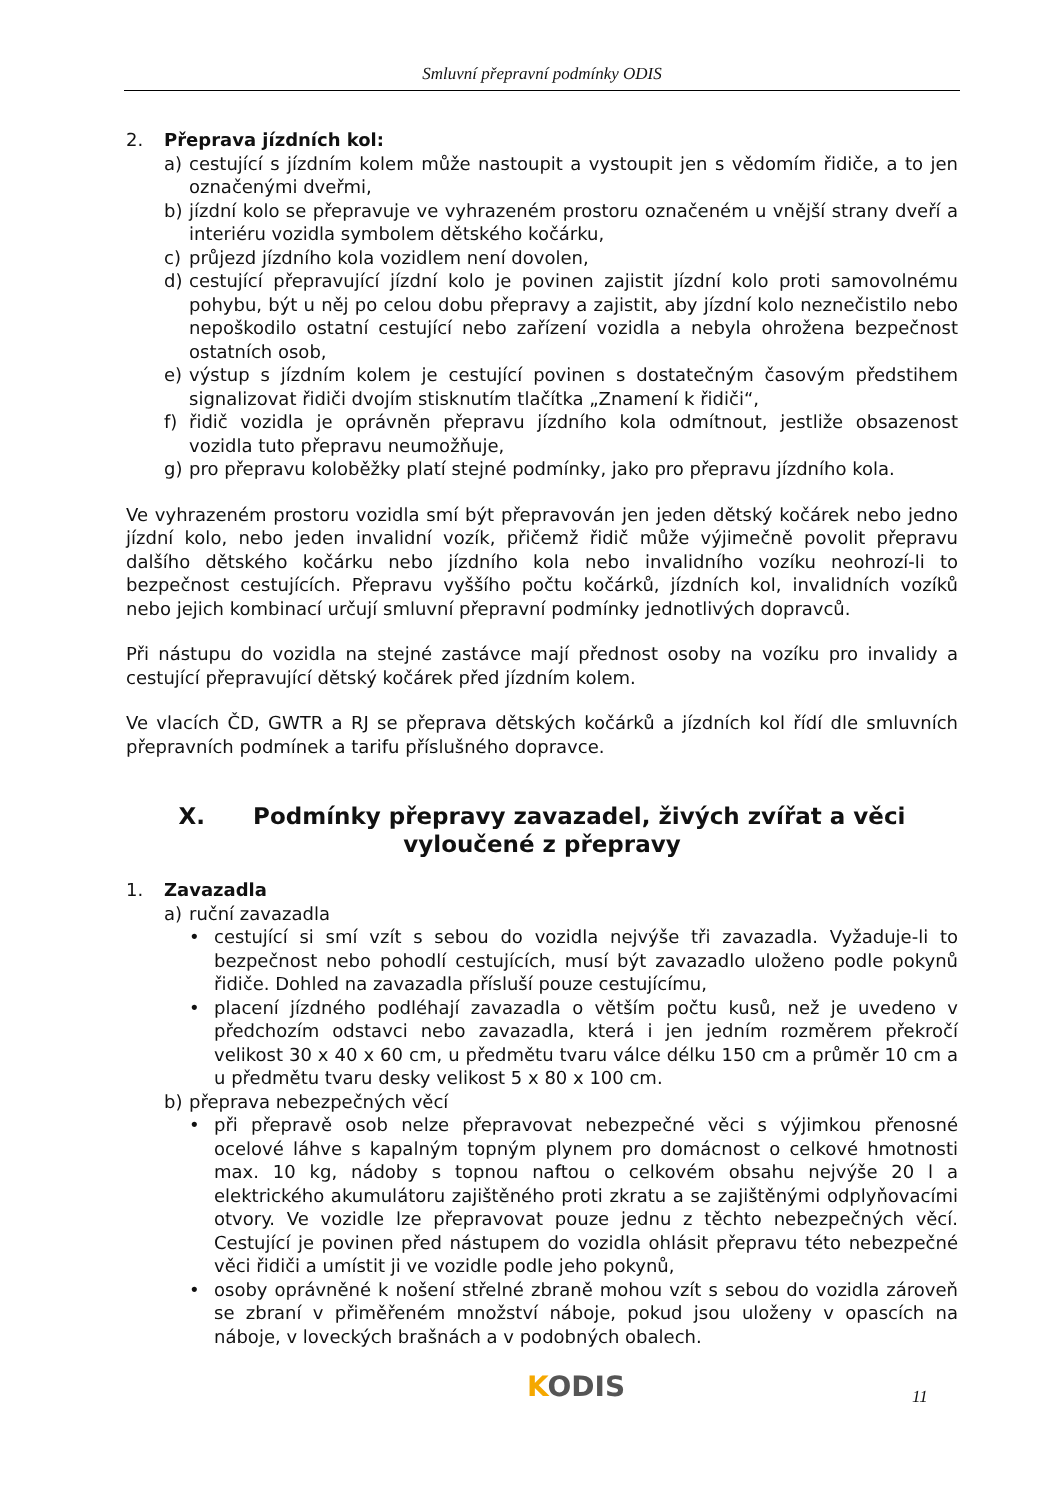Smluvní přepravní podmínky ODIS
2. Přeprava jízdních kol:
a) cestující s jízdním kolem může nastoupit a vystoupit jen s vědomím řidiče, a to jen označenými dveřmi,
b) jízdní kolo se přepravuje ve vyhrazeném prostoru označeném u vnější strany dveří a interiéru vozidla symbolem dětského kočárku,
c) průjezd jízdního kola vozidlem není dovolen,
d) cestující přepravující jízdní kolo je povinen zajistit jízdní kolo proti samovolnému pohybu, být u něj po celou dobu přepravy a zajistit, aby jízdní kolo neznečistilo nebo nepoškodilo ostatní cestující nebo zařízení vozidla a nebyla ohrožena bezpečnost ostatních osob,
e) výstup s jízdním kolem je cestující povinen s dostatečným časovým předstihem signalizovat řidiči dvojím stisknutím tlačítka „Znamení k řidiči“,
f) řidič vozidla je oprávněn přepravu jízdního kola odmítnout, jestliže obsazenost vozidla tuto přepravu neumožňuje,
g) pro přepravu koloběžky platí stejné podmínky, jako pro přepravu jízdního kola.
Ve vyhrazeném prostoru vozidla smí být přepravován jen jeden dětský kočárek nebo jedno jízdní kolo, nebo jeden invalidní vozík, přičemž řidič může výjimečně povolit přepravu dalšího dětského kočárku nebo jízdního kola nebo invalidního vozíku neohrozí-li to bezpečnost cestujících. Přepravu vyššího počtu kočárků, jízdních kol, invalidních vozíků nebo jejich kombinací určují smluvní přepravní podmínky jednotlivých dopravců.
Při nástupu do vozidla na stejné zastávce mají přednost osoby na vozíku pro invalidy a cestující přepravující dětský kočárek před jízdním kolem.
Ve vlacích ČD, GWTR a RJ se přeprava dětských kočárků a jízdních kol řídí dle smluvních přepravních podmínek a tarifu příslušného dopravce.
X. Podmínky přepravy zavazadel, živých zvířat a věci vyloučené z přepravy
1. Zavazadla
a) ruční zavazadla
• cestující si smí vzít s sebou do vozidla nejvýše tři zavazadla. Vyžaduje-li to bezpečnost nebo pohodlí cestujících, musí být zavazadlo uloženo podle pokynů řidiče. Dohled na zavazadla přísluší pouze cestujícímu,
• placení jízdného podléhají zavazadla o větším počtu kusů, než je uvedeno v předchozím odstavci nebo zavazadla, která i jen jedním rozměrem překročí velikost 30 x 40 x 60 cm, u předmětu tvaru válce délku 150 cm a průměr 10 cm a u předmětu tvaru desky velikost 5 x 80 x 100 cm.
b) přeprava nebezpečných věcí
• při přepravě osob nelze přepravovat nebezpečné věci s výjimkou přenosné ocelové láhve s kapalným topným plynem pro domácnost o celkové hmotnosti max. 10 kg, nádoby s topnou naftou o celkovém obsahu nejvýše 20 l a elektrického akumulátoru zajištěného proti zkratu a se zajištěnými odplyňovacími otvory. Ve vozidle lze přepravovat pouze jednu z těchto nebezpečných věcí. Cestující je povinen před nástupem do vozidla ohlásit přepravu této nebezpečné věci řidiči a umístit ji ve vozidle podle jeho pokynů,
• osoby oprávněné k nošení střelné zbraně mohou vzít s sebou do vozidla zároveň se zbraní v přiměřeném množství náboje, pokud jsou uloženy v opascích na náboje, v loveckých brašnách a v podobných obalech.
KODIS 11